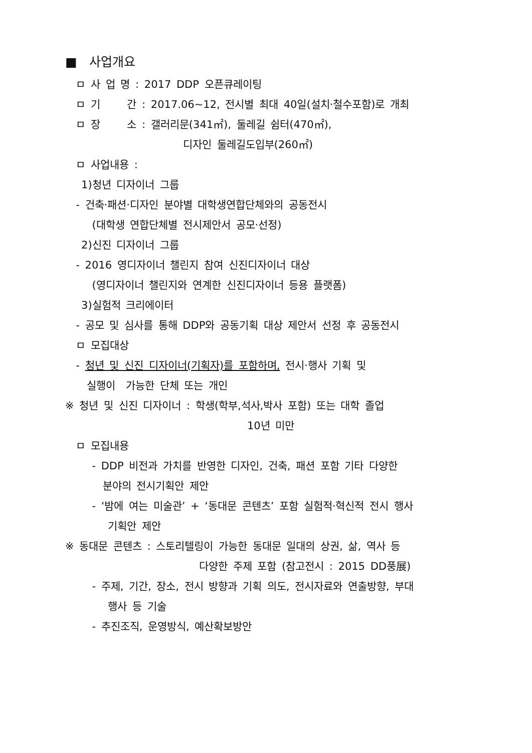■ 사업개요
ㅁ 사 업 명 : 2017 DDP 오픈큐레이팅
ㅁ 기 간 : 2017.06~12, 전시별 최대 40일(설치·철수포함)로 개최
ㅁ 장 소 : 갤러리문(341㎡), 둘레길 쉼터(470㎡),
디자인 둘레길도입부(260㎡)
ㅁ 사업내용 :
1)청년 디자이너 그룹
- 건축·패션·디자인 분야별 대학생연합단체와의 공동전시
(대학생 연합단체별 전시제안서 공모·선정)
2)신진 디자이너 그룹
- 2016 영디자이너 챌린지 참여 신진디자이너 대상
(영디자이너 챌린지와 연계한 신진디자이너 등용 플랫폼)
3)실험적 크리에이터
- 공모 및 심사를 통해 DDP와 공동기획 대상 제안서 선정 후 공동전시
ㅁ 모집대상
- 청년 및 신진 디자이너(기획자)를 포함하며, 전시·행사 기획 및
실행이 가능한 단체 또는 개인
※ 청년 및 신진 디자이너 : 학생(학부,석사,박사 포함) 또는 대학 졸업
10년 미만
ㅁ 모집내용
- DDP 비전과 가치를 반영한 디자인, 건축, 패션 포함 기타 다양한
분야의 전시기획안 제안
- ‘밤에 여는 미술관’ + ‘동대문 콘텐츠’ 포함 실험적·혁신적 전시 행사
기획안 제안
※ 동대문 콘텐츠 : 스토리텔링이 가능한 동대문 일대의 상권, 삶, 역사 등
다양한 주제 포함 (참고전시 : 2015 DD풍展)
- 주제, 기간, 장소, 전시 방향과 기획 의도, 전시자료와 연출방향, 부대
행사 등 기술
- 추진조직, 운영방식, 예산확보방안